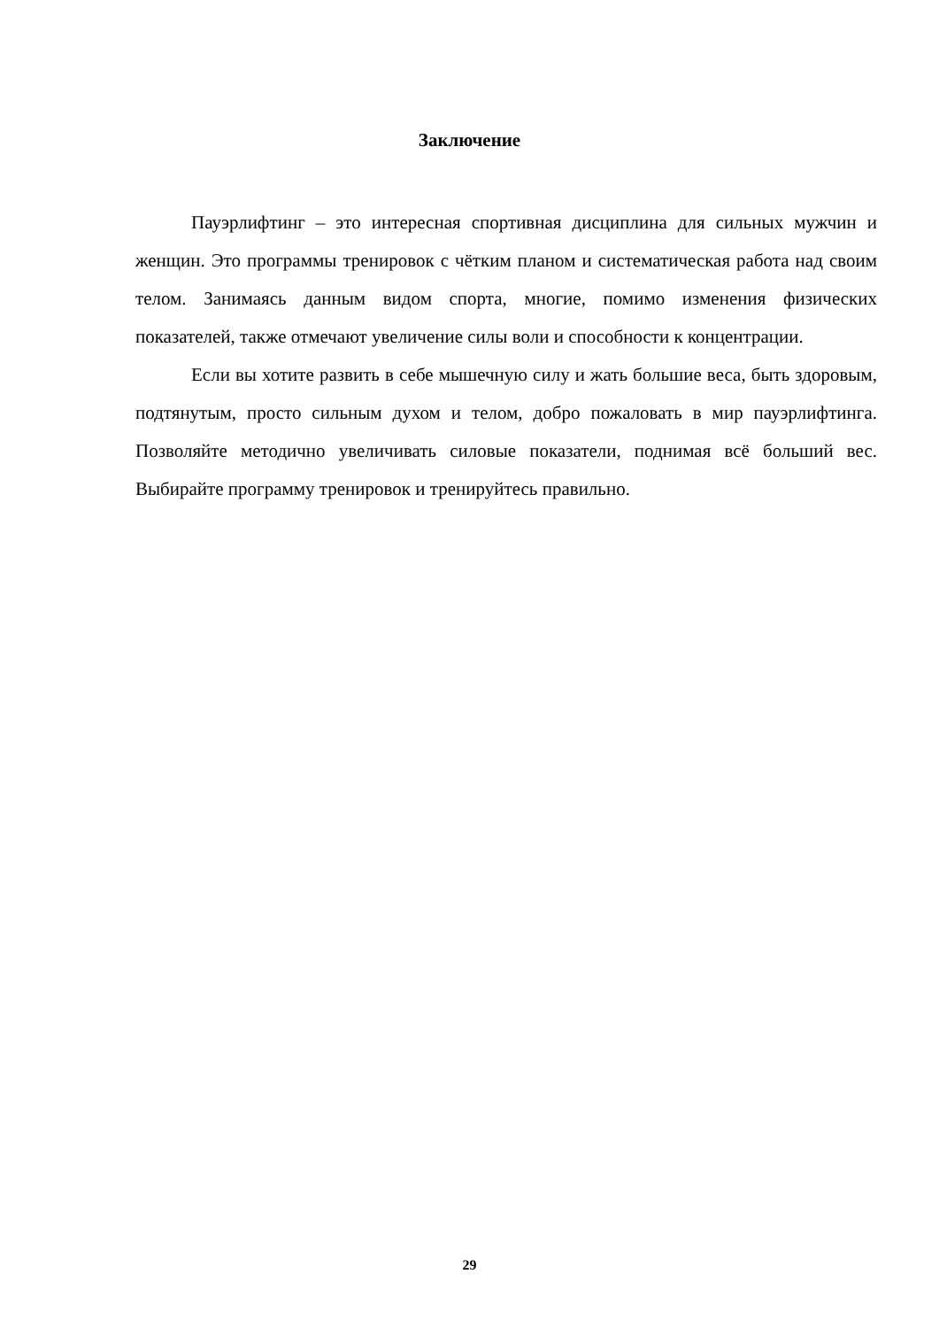Заключение
Пауэрлифтинг – это интересная спортивная дисциплина для сильных мужчин и женщин. Это программы тренировок с чётким планом и систематическая работа над своим телом. Занимаясь данным видом спорта, многие, помимо изменения физических показателей, также отмечают увеличение силы воли и способности к концентрации.
Если вы хотите развить в себе мышечную силу и жать большие веса, быть здоровым, подтянутым, просто сильным духом и телом, добро пожаловать в мир пауэрлифтинга. Позволяйте методично увеличивать силовые показатели, поднимая всё больший вес. Выбирайте программу тренировок и тренируйтесь правильно.
29